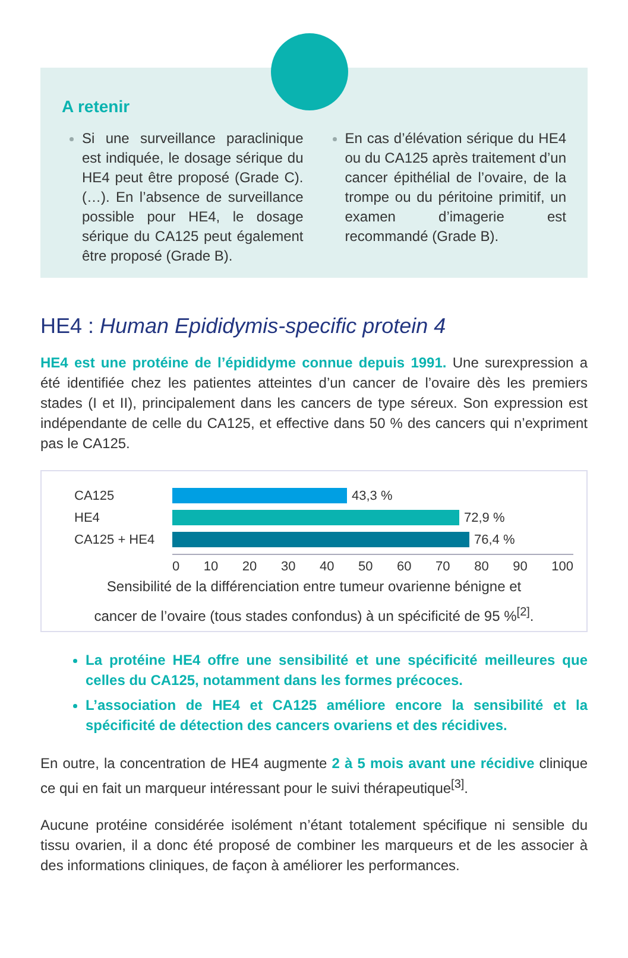A retenir
Si une surveillance paraclinique est indiquée, le dosage sérique du HE4 peut être proposé (Grade C). (…). En l’absence de surveillance possible pour HE4, le dosage sérique du CA125 peut également être proposé (Grade B).
En cas d’élévation sérique du HE4 ou du CA125 après traitement d’un cancer épithélial de l’ovaire, de la trompe ou du péritoine primitif, un examen d’imagerie est recommandé (Grade B).
HE4 : Human Epididymis-specific protein 4
HE4 est une protéine de l’épididyme connue depuis 1991. Une surexpression a été identifiée chez les patientes atteintes d’un cancer de l’ovaire dès les premiers stades (I et II), principalement dans les cancers de type séreux. Son expression est indépendante de celle du CA125, et effective dans 50 % des cancers qui n’expriment pas le CA125.
CA125 43,3 %
HE4 72,9 %
CA125 + HE4 76,4 %
0 10 20 30 40 50 60 70 80 90 100
Sensibilité de la différenciation entre tumeur ovarienne bénigne et
cancer de l’ovaire (tous stades confondus) à un spécificité de 95 %<sup>[2]</sup>.
La protéine HE4 offre une sensibilité et une spécificité meilleures que celles du CA125, notamment dans les formes précoces.
L’association de HE4 et CA125 améliore encore la sensibilité et la spécificité de détection des cancers ovariens et des récidives.
En outre, la concentration de HE4 augmente 2 à 5 mois avant une récidive clinique ce qui en fait un marqueur intéressant pour le suivi thérapeutique<sup>[3]</sup>.
Aucune protéine considérée isolément n’étant totalement spécifique ni sensible du tissu ovarien, il a donc été proposé de combiner les marqueurs et de les associer à des informations cliniques, de façon à améliorer les performances.